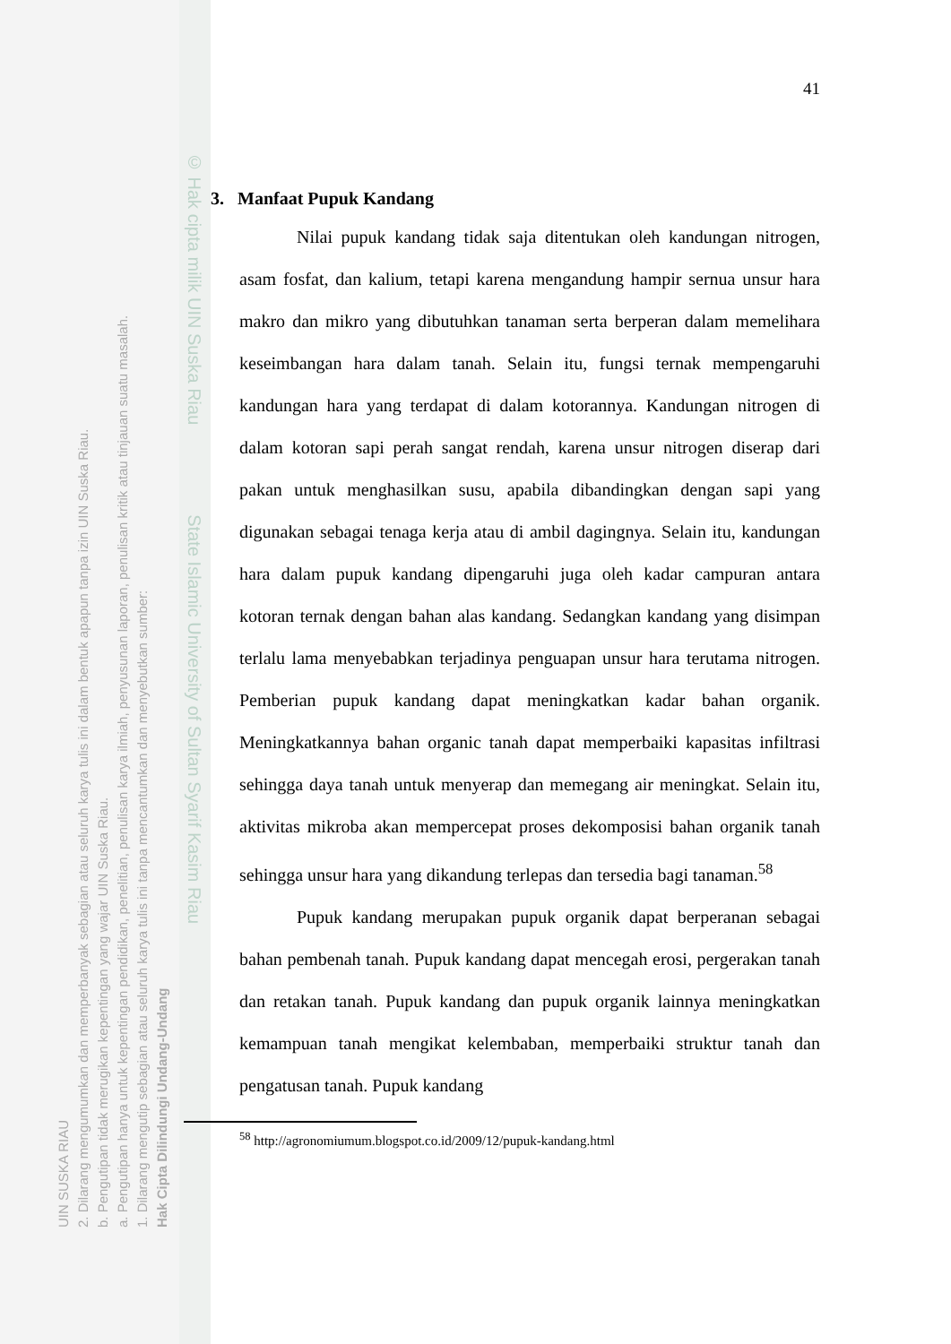UIN SUSKA RIAU
2. Dilarang mengumumkan dan memperbanyak sebagian atau seluruh karya tulis ini dalam bentuk apapun tanpa izin UIN Suska Riau.
b. Pengutipan tidak merugikan kepentingan yang wajar UIN Suska Riau.
a. Pengutipan hanya untuk kepentingan pendidikan, penelitian, penulisan karya ilmiah, penyusunan laporan, penulisan kritik atau tinjauan suatu masalah.
1. Dilarang mengutip sebagian atau seluruh karya tulis ini tanpa mencantumkan dan menyebutkan sumber:
Hak Cipta Dilindungi Undang-Undang
© Hak cipta milik UIN Suska Riau State Islamic University of Sultan Syarif Kasim Riau
41
3. Manfaat Pupuk Kandang
Nilai pupuk kandang tidak saja ditentukan oleh kandungan nitrogen, asam fosfat, dan kalium, tetapi karena mengandung hampir sernua unsur hara makro dan mikro yang dibutuhkan tanaman serta berperan dalam memelihara keseimbangan hara dalam tanah. Selain itu, fungsi ternak mempengaruhi kandungan hara yang terdapat di dalam kotorannya. Kandungan nitrogen di dalam kotoran sapi perah sangat rendah, karena unsur nitrogen diserap dari pakan untuk menghasilkan susu, apabila dibandingkan dengan sapi yang digunakan sebagai tenaga kerja atau di ambil dagingnya. Selain itu, kandungan hara dalam pupuk kandang dipengaruhi juga oleh kadar campuran antara kotoran ternak dengan bahan alas kandang. Sedangkan kandang yang disimpan terlalu lama menyebabkan terjadinya penguapan unsur hara terutama nitrogen. Pemberian pupuk kandang dapat meningkatkan kadar bahan organik. Meningkatkannya bahan organic tanah dapat memperbaiki kapasitas infiltrasi sehingga daya tanah untuk menyerap dan memegang air meningkat. Selain itu, aktivitas mikroba akan mempercepat proses dekomposisi bahan organik tanah sehingga unsur hara yang dikandung terlepas dan tersedia bagi tanaman.<sup>58</sup>
Pupuk kandang merupakan pupuk organik dapat berperanan sebagai bahan pembenah tanah. Pupuk kandang dapat mencegah erosi, pergerakan tanah dan retakan tanah. Pupuk kandang dan pupuk organik lainnya meningkatkan kemampuan tanah mengikat kelembaban, memperbaiki struktur tanah dan pengatusan tanah. Pupuk kandang
<sup>58</sup> http://agronomiumum.blogspot.co.id/2009/12/pupuk-kandang.html